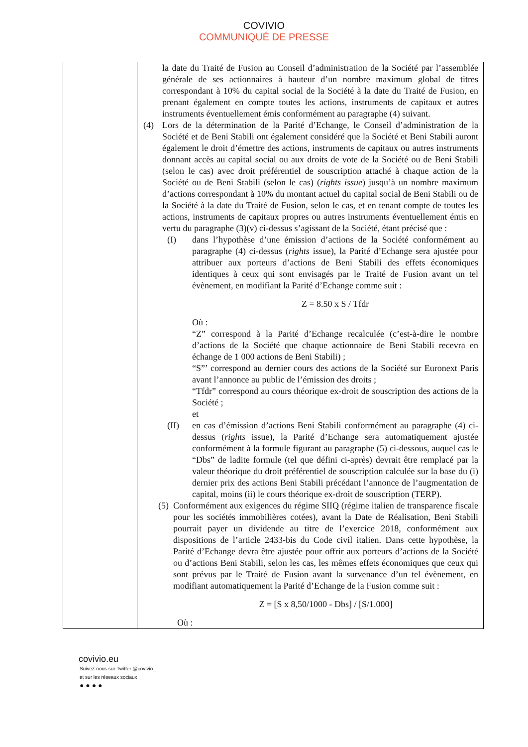COVIVIO
COMMUNIQUÉ DE PRESSE
| | la date du Traité de Fusion au Conseil d’administration de la Société par l’assemblée générale de ses actionnaires à hauteur d’un nombre maximum global de titres correspondant à 10% du capital social de la Société à la date du Traité de Fusion, en prenant également en compte toutes les actions, instruments de capitaux et autres instruments éventuellement émis conformément au paragraphe (4) suivant. (4) Lors de la détermination de la Parité d’Echange, le Conseil d’administration de la Société et de Beni Stabili ont également considéré que la Société et Beni Stabili auront également le droit d’émettre des actions, instruments de capitaux ou autres instruments donnant accès au capital social ou aux droits de vote de la Société ou de Beni Stabili (selon le cas) avec droit préférentiel de souscription attaché à chaque action de la Société ou de Beni Stabili (selon le cas) ( rights issue ) jusqu’à un nombre maximum d’actions correspondant à 10% du montant actuel du capital social de Beni Stabili ou de la Société à la date du Traité de Fusion, selon le cas, et en tenant compte de toutes les actions, instruments de capitaux propres ou autres instruments éventuellement émis en vertu du paragraphe (3)(v) ci-dessus s’agissant de la Société, étant précisé que : (I) dans l’hypothèse d’une émission d’actions de la Société conformément au paragraphe (4) ci-dessus ( rights issue), la Parité d’Echange sera ajustée pour attribuer aux porteurs d’actions de Beni Stabili des effets économiques identiques à ceux qui sont envisagés par le Traité de Fusion avant un tel évènement, en modifiant la Parité d’Echange comme suit : Z = 8.50 x S / Tfdr Où : “Z” correspond à la Parité d’Echange recalculée (c’est-à-dire le nombre d’actions de la Société que chaque actionnaire de Beni Stabili recevra en échange de 1 000 actions de Beni Stabili) ; “S”’ correspond au dernier cours des actions de la Société sur Euronext Paris avant l’annonce au public de l’émission des droits ; “Tfdr” correspond au cours théorique ex-droit de souscription des actions de la Société ; et (II) en cas d’émission d’actions Beni Stabili conformément au paragraphe (4) ci-dessus ( rights issue), la Parité d’Echange sera automatiquement ajustée conformément à la formule figurant au paragraphe (5) ci-dessous, auquel cas le “Dbs” de ladite formule (tel que défini ci-après) devrait être remplacé par la valeur théorique du droit préférentiel de souscription calculée sur la base du (i) dernier prix des actions Beni Stabili précédant l’annonce de l’augmentation de capital, moins (ii) le cours théorique ex-droit de souscription (TERP). (5) Conformément aux exigences du régime SIIQ (régime italien de transparence fiscale pour les sociétés immobilières cotées), avant la Date de Réalisation, Beni Stabili pourrait payer un dividende au titre de l’exercice 2018, conformément aux dispositions de l’article 2433-bis du Code civil italien. Dans cette hypothèse, la Parité d’Echange devra être ajustée pour offrir aux porteurs d’actions de la Société ou d’actions Beni Stabili, selon les cas, les mêmes effets économiques que ceux qui sont prévus par le Traité de Fusion avant la survenance d’un tel évènement, en modifiant automatiquement la Parité d’Echange de la Fusion comme suit : Z = [S x 8,50/1000 - Dbs] / [S/1.000] Où : |
covivio.eu
Suivez-nous sur Twitter @covivio_
et sur les réseaux sociaux
● ● ● ●